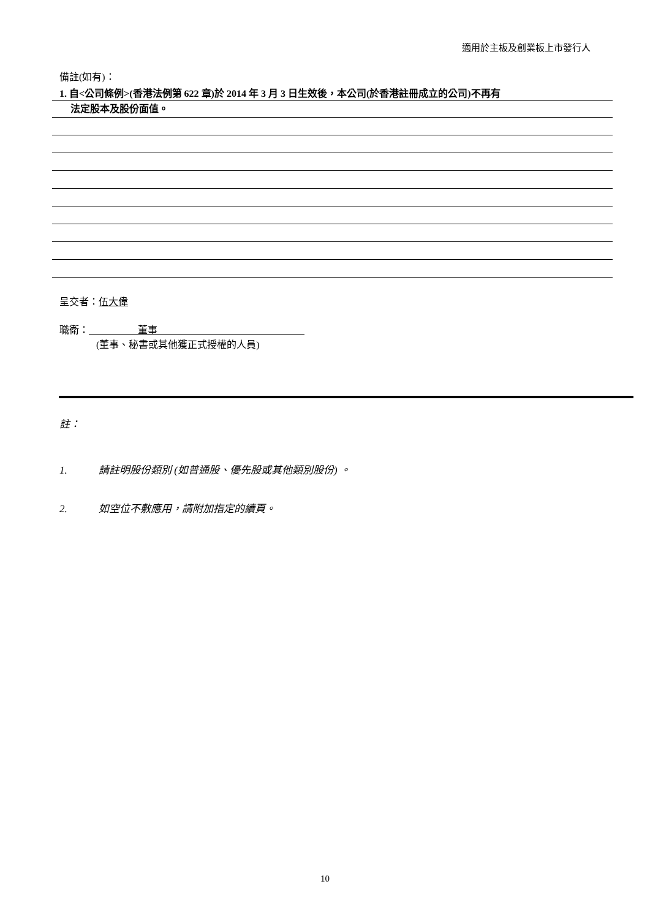適用於主板及創業板上市發行人
備註(如有)：
1. 自<公司條例>(香港法例第 622 章)於 2014 年 3 月 3 日生效後，本公司(於香港註冊成立的公司)不再有
法定股本及股份面值。
呈交者：伍大偉
職衛： 董事
(董事、秘書或其他獲正式授權的人員)
註：
1. 請註明股份類別 (如普通股、優先股或其他類別股份) 。
2. 如空位不敷應用，請附加指定的續頁。
10